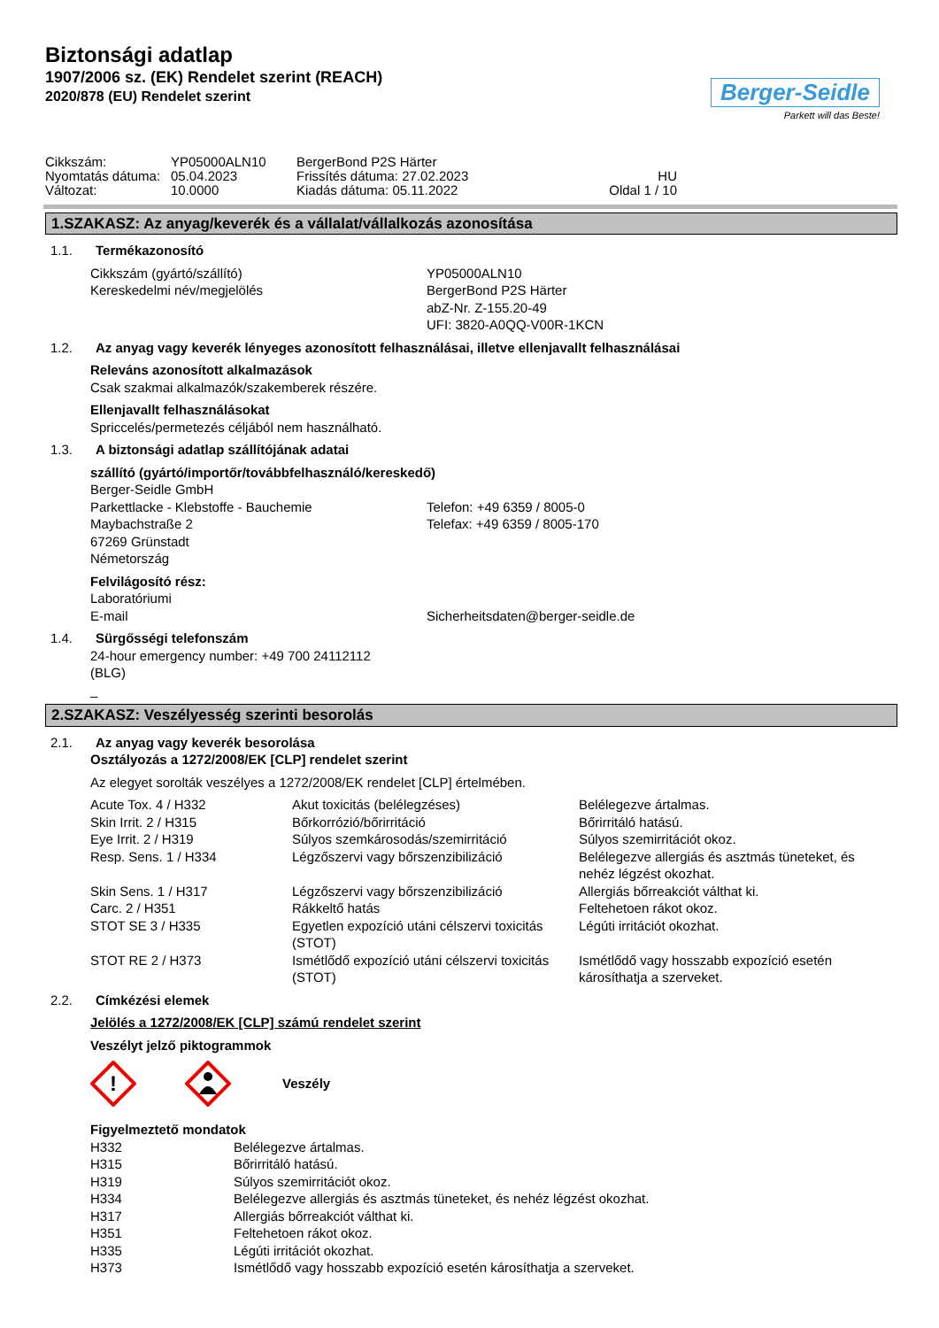Biztonsági adatlap
1907/2006 sz. (EK) Rendelet szerint (REACH)
2020/878 (EU) Rendelet szerint
Berger-Seidle
Parkett will das Beste!
| Cikkszám: | YP05000ALN10 | BergerBond P2S Härter | |
| Nyomtatás dátuma: | 05.04.2023 | Frissítés dátuma: 27.02.2023 | HU |
| Változat: | 10.0000 | Kiadás dátuma: 05.11.2022 | Oldal 1 / 10 |
1.SZAKASZ: Az anyag/keverék és a vállalat/vállalkozás azonosítása
1.1. Termékazonosító
| Cikkszám (gyártó/szállító) | YP05000ALN10 |
| Kereskedelmi név/megjelölés | BergerBond P2S Härter abZ-Nr. Z-155.20-49 UFI: 3820-A0QQ-V00R-1KCN |
1.2. Az anyag vagy keverék lényeges azonosított felhasználásai, illetve ellenjavallt felhasználásai
Releváns azonosított alkalmazások
Csak szakmai alkalmazók/szakemberek részére.
Ellenjavallt felhasználásokat
Spriccelés/permetezés céljából nem használható.
1.3. A biztonsági adatlap szállítójának adatai
szállító (gyártó/importőr/továbbfelhasználó/kereskedő)
| Berger-Seidle GmbH | |
| Parkettlacke - Klebstoffe - Bauchemie | Telefon: +49 6359 / 8005-0 |
| Maybachstraße 2 | Telefax: +49 6359 / 8005-170 |
| 67269 Grünstadt | |
| Németország | |
Felvilágosító rész:
| Laboratóriumi | |
| E-mail | Sicherheitsdaten@berger-seidle.de |
1.4. Sürgősségi telefonszám
24-hour emergency number: +49 700 24112112
(BLG)
_
2.SZAKASZ: Veszélyesség szerinti besorolás
2.1. Az anyag vagy keverék besorolása
Osztályozás a 1272/2008/EK [CLP] rendelet szerint
Az elegyet sorolták veszélyes a 1272/2008/EK rendelet [CLP] értelmében.
| Acute Tox. 4 / H332 | Akut toxicitás (belélegzéses) | Belélegezve ártalmas. |
| Skin Irrit. 2 / H315 | Bőrkorrózió/bőrirritáció | Bőrirritáló hatású. |
| Eye Irrit. 2 / H319 | Súlyos szemkárosodás/szemirritáció | Súlyos szemirritációt okoz. |
| Resp. Sens. 1 / H334 | Légzőszervi vagy bőrszenzibilizáció | Belélegezve allergiás és asztmás tüneteket, és nehéz légzést okozhat. |
| Skin Sens. 1 / H317 | Légzőszervi vagy bőrszenzibilizáció | Allergiás bőrreakciót válthat ki. |
| Carc. 2 / H351 | Rákkeltő hatás | Feltehetoen rákot okoz. |
| STOT SE 3 / H335 | Egyetlen expozíció utáni célszervi toxicitás (STOT) | Légúti irritációt okozhat. |
| STOT RE 2 / H373 | Ismétlődő expozíció utáni célszervi toxicitás (STOT) | Ismétlődő vagy hosszabb expozíció esetén károsíthatja a szerveket. |
2.2. Címkézési elemek
Jelölés a 1272/2008/EK [CLP] számú rendelet szerint
Veszélyt jelző piktogrammok
!
Veszély
Figyelmeztető mondatok
| H332 | Belélegezve ártalmas. |
| H315 | Bőrirritáló hatású. |
| H319 | Súlyos szemirritációt okoz. |
| H334 | Belélegezve allergiás és asztmás tüneteket, és nehéz légzést okozhat. |
| H317 | Allergiás bőrreakciót válthat ki. |
| H351 | Feltehetoen rákot okoz. |
| H335 | Légúti irritációt okozhat. |
| H373 | Ismétlődő vagy hosszabb expozíció esetén károsíthatja a szerveket. |